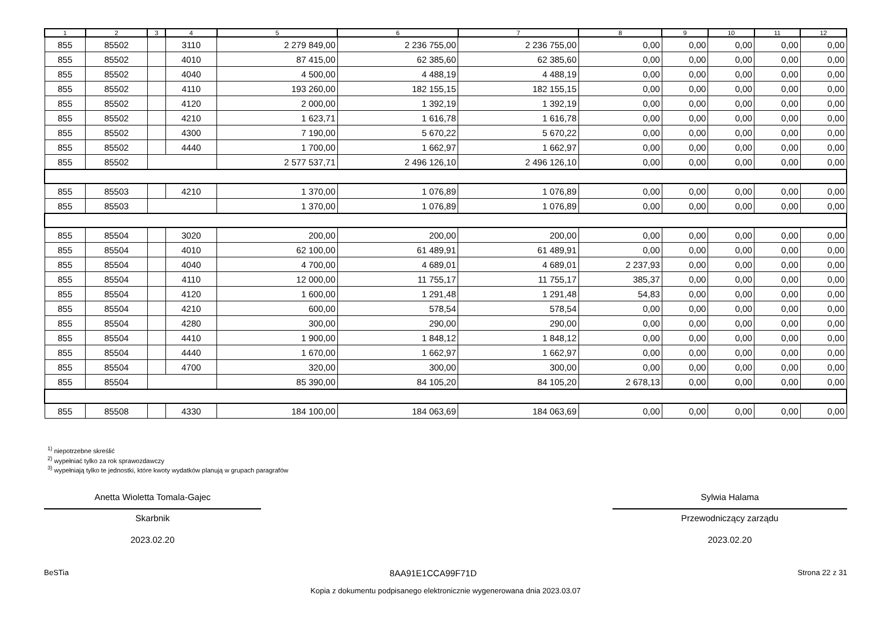| 1 | 2 | 3 | 4 | 5 | 6 | 7 | 8 | 9 | 10 | 11 | 12 |
| --- | --- | --- | --- | --- | --- | --- | --- | --- | --- | --- | --- |
| 855 | 85502 | | 3110 | 2 279 849,00 | 2 236 755,00 | 2 236 755,00 | 0,00 | 0,00 | 0,00 | 0,00 | 0,00 |
| 855 | 85502 | | 4010 | 87 415,00 | 62 385,60 | 62 385,60 | 0,00 | 0,00 | 0,00 | 0,00 | 0,00 |
| 855 | 85502 | | 4040 | 4 500,00 | 4 488,19 | 4 488,19 | 0,00 | 0,00 | 0,00 | 0,00 | 0,00 |
| 855 | 85502 | | 4110 | 193 260,00 | 182 155,15 | 182 155,15 | 0,00 | 0,00 | 0,00 | 0,00 | 0,00 |
| 855 | 85502 | | 4120 | 2 000,00 | 1 392,19 | 1 392,19 | 0,00 | 0,00 | 0,00 | 0,00 | 0,00 |
| 855 | 85502 | | 4210 | 1 623,71 | 1 616,78 | 1 616,78 | 0,00 | 0,00 | 0,00 | 0,00 | 0,00 |
| 855 | 85502 | | 4300 | 7 190,00 | 5 670,22 | 5 670,22 | 0,00 | 0,00 | 0,00 | 0,00 | 0,00 |
| 855 | 85502 | | 4440 | 1 700,00 | 1 662,97 | 1 662,97 | 0,00 | 0,00 | 0,00 | 0,00 | 0,00 |
| 855 | 85502 | | | 2 577 537,71 | 2 496 126,10 | 2 496 126,10 | 0,00 | 0,00 | 0,00 | 0,00 | 0,00 |
| 855 | 85503 | | 4210 | 1 370,00 | 1 076,89 | 1 076,89 | 0,00 | 0,00 | 0,00 | 0,00 | 0,00 |
| 855 | 85503 | | | 1 370,00 | 1 076,89 | 1 076,89 | 0,00 | 0,00 | 0,00 | 0,00 | 0,00 |
| 855 | 85504 | | 3020 | 200,00 | 200,00 | 200,00 | 0,00 | 0,00 | 0,00 | 0,00 | 0,00 |
| 855 | 85504 | | 4010 | 62 100,00 | 61 489,91 | 61 489,91 | 0,00 | 0,00 | 0,00 | 0,00 | 0,00 |
| 855 | 85504 | | 4040 | 4 700,00 | 4 689,01 | 4 689,01 | 2 237,93 | 0,00 | 0,00 | 0,00 | 0,00 |
| 855 | 85504 | | 4110 | 12 000,00 | 11 755,17 | 11 755,17 | 385,37 | 0,00 | 0,00 | 0,00 | 0,00 |
| 855 | 85504 | | 4120 | 1 600,00 | 1 291,48 | 1 291,48 | 54,83 | 0,00 | 0,00 | 0,00 | 0,00 |
| 855 | 85504 | | 4210 | 600,00 | 578,54 | 578,54 | 0,00 | 0,00 | 0,00 | 0,00 | 0,00 |
| 855 | 85504 | | 4280 | 300,00 | 290,00 | 290,00 | 0,00 | 0,00 | 0,00 | 0,00 | 0,00 |
| 855 | 85504 | | 4410 | 1 900,00 | 1 848,12 | 1 848,12 | 0,00 | 0,00 | 0,00 | 0,00 | 0,00 |
| 855 | 85504 | | 4440 | 1 670,00 | 1 662,97 | 1 662,97 | 0,00 | 0,00 | 0,00 | 0,00 | 0,00 |
| 855 | 85504 | | 4700 | 320,00 | 300,00 | 300,00 | 0,00 | 0,00 | 0,00 | 0,00 | 0,00 |
| 855 | 85504 | | | 85 390,00 | 84 105,20 | 84 105,20 | 2 678,13 | 0,00 | 0,00 | 0,00 | 0,00 |
| 855 | 85508 | | 4330 | 184 100,00 | 184 063,69 | 184 063,69 | 0,00 | 0,00 | 0,00 | 0,00 | 0,00 |
<sup>1)</sup> niepotrzebne skreślić
<sup>2)</sup> wypełniać tylko za rok sprawozdawczy
<sup>3)</sup> wypełniają tylko te jednostki, które kwoty wydatków planują w grupach paragrafów
Anetta Wioletta Tomala-Gajec
Skarbnik
2023.02.20
Sylwia Halama
Przewodniczący zarządu
2023.02.20
BeSTia 8AA91E1CCA99F71D Strona 22 z 31
Kopia z dokumentu podpisanego elektronicznie wygenerowana dnia 2023.03.07